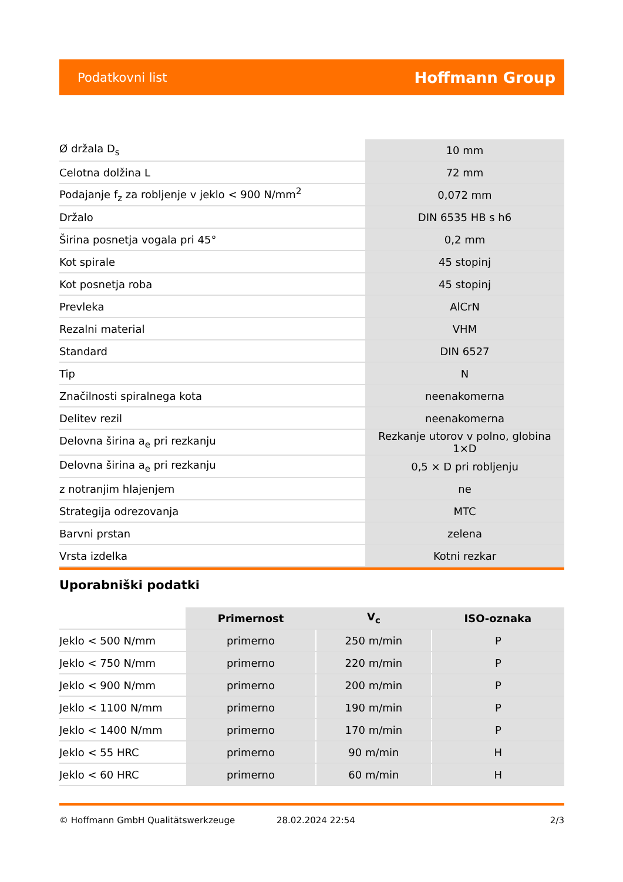Podatkovni list Hoffmann Group
| Ø držala D<sub>s</sub> | 10 mm |
| Celotna dolžina L | 72 mm |
| Podajanje f<sub>z</sub> za robljenje v jeklo < 900 N/mm<sup>2</sup> | 0,072 mm |
| Držalo | DIN 6535 HB s h6 |
| Širina posnetja vogala pri 45° | 0,2 mm |
| Kot spirale | 45 stopinj |
| Kot posnetja roba | 45 stopinj |
| Prevleka | AlCrN |
| Rezalni material | VHM |
| Standard | DIN 6527 |
| Tip | N |
| Značilnosti spiralnega kota | neenakomerna |
| Delitev rezil | neenakomerna |
| Delovna širina a<sub>e</sub> pri rezkanju | Rezkanje utorov v polno, globina 1×D |
| Delovna širina a<sub>e</sub> pri rezkanju | 0,5 × D pri robljenju |
| z notranjim hlajenjem | ne |
| Strategija odrezovanja | MTC |
| Barvni prstan | zelena |
| Vrsta izdelka | Kotni rezkar |
Uporabniški podatki
| | Primernost | V<sub>c</sub> | ISO-oznaka |
| --- | --- | --- | --- |
| Jeklo < 500 N/mm | primerno | 250 m/min | P |
| Jeklo < 750 N/mm | primerno | 220 m/min | P |
| Jeklo < 900 N/mm | primerno | 200 m/min | P |
| Jeklo < 1100 N/mm | primerno | 190 m/min | P |
| Jeklo < 1400 N/mm | primerno | 170 m/min | P |
| Jeklo < 55 HRC | primerno | 90 m/min | H |
| Jeklo < 60 HRC | primerno | 60 m/min | H |
© Hoffmann GmbH Qualitätswerkzeuge 28.02.2024 22:54 2/3